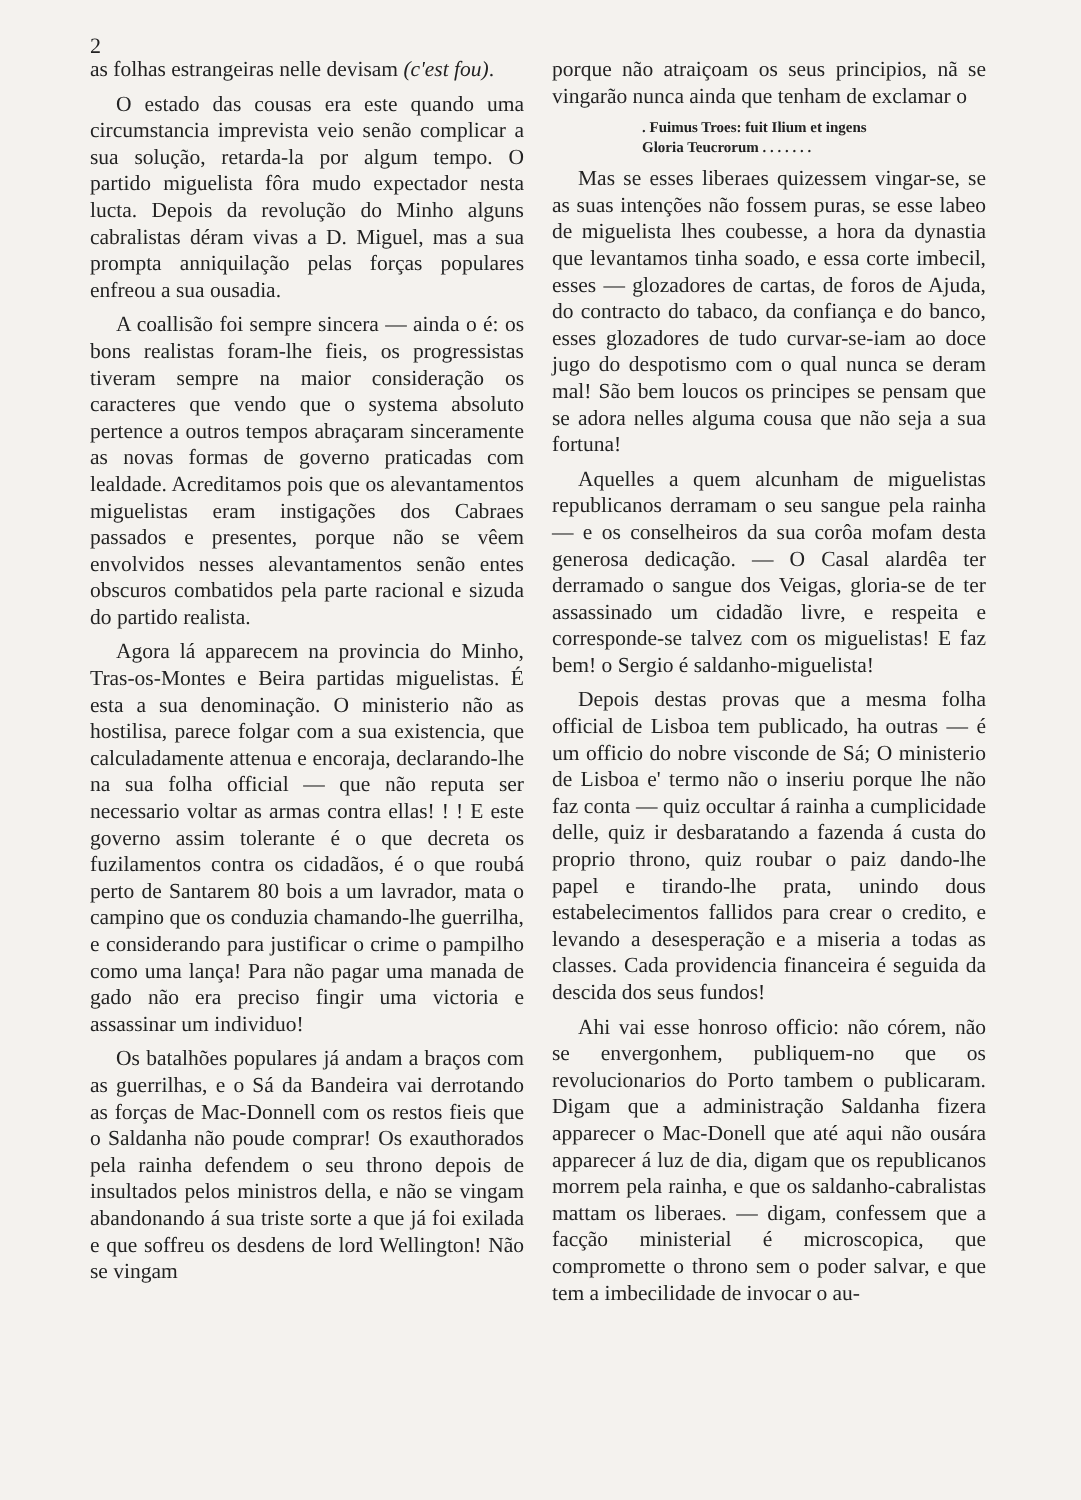2
as folhas estrangeiras nelle devisam (c'est fou).
O estado das cousas era este quando uma circumstancia imprevista veio senão complicar a sua solução, retarda-la por algum tempo. O partido miguelista fôra mudo expectador nesta lucta. Depois da revolução do Minho alguns cabralistas déram vivas a D. Miguel, mas a sua prompta anniquilação pelas forças populares enfreou a sua ousadia.
A coallisão foi sempre sincera — ainda o é: os bons realistas foram-lhe fieis, os progressistas tiveram sempre na maior consideração os caracteres que vendo que o systema absoluto pertence a outros tempos abraçaram sinceramente as novas formas de governo praticadas com lealdade. Acreditamos pois que os alevantamentos miguelistas eram instigações dos Cabraes passados e presentes, porque não se vêem envolvidos nesses alevantamentos senão entes obscuros combatidos pela parte racional e sizuda do partido realista.
Agora lá apparecem na provincia do Minho, Tras-os-Montes e Beira partidas miguelistas. É esta a sua denominação. O ministerio não as hostilisa, parece folgar com a sua existencia, que calculadamente attenua e encoraja, declarando-lhe na sua folha official — que não reputa ser necessario voltar as armas contra ellas! ! ! E este governo assim tolerante é o que decreta os fuzilamentos contra os cidadãos, é o que roubá perto de Santarem 80 bois a um lavrador, mata o campino que os conduzia chamando-lhe guerrilha, e considerando para justificar o crime o pampilho como uma lança! Para não pagar uma manada de gado não era preciso fingir uma victoria e assassinar um individuo!
Os batalhões populares já andam a braços com as guerrilhas, e o Sá da Bandeira vai derrotando as forças de Mac-Donnell com os restos fieis que o Saldanha não poude comprar! Os exauthorados pela rainha defendem o seu throno depois de insultados pelos ministros della, e não se vingam abandonando á sua triste sorte a que já foi exilada e que soffreu os desdens de lord Wellington! Não se vingam
porque não atraiçoam os seus principios, nã se vingarão nunca ainda que tenham de exclamar o
. Fuimus Troes: fuit Ilium et ingens
Gloria Teucrorum . . . . . . .
Mas se esses liberaes quizessem vingar-se, se as suas intenções não fossem puras, se esse labeo de miguelista lhes coubesse, a hora da dynastia que levantamos tinha soado, e essa corte imbecil, esses — glozadores de cartas, de foros de Ajuda, do contracto do tabaco, da confiança e do banco, esses glozadores de tudo curvar-se-iam ao doce jugo do despotismo com o qual nunca se deram mal! São bem loucos os principes se pensam que se adora nelles alguma cousa que não seja a sua fortuna!
Aquelles a quem alcunham de miguelistas republicanos derramam o seu sangue pela rainha — e os conselheiros da sua corôa mofam desta generosa dedicação. — O Casal alardêa ter derramado o sangue dos Veigas, gloria-se de ter assassinado um cidadão livre, e respeita e corresponde-se talvez com os miguelistas! E faz bem! o Sergio é saldanho-miguelista!
Depois destas provas que a mesma folha official de Lisboa tem publicado, ha outras — é um officio do nobre visconde de Sá; O ministerio de Lisboa e' termo não o inseriu porque lhe não faz conta — quiz occultar á rainha a cumplicidade delle, quiz ir desbaratando a fazenda á custa do proprio throno, quiz roubar o paiz dando-lhe papel e tirando-lhe prata, unindo dous estabelecimentos fallidos para crear o credito, e levando a desesperação e a miseria a todas as classes. Cada providencia financeira é seguida da descida dos seus fundos!
Ahi vai esse honroso officio: não córem, não se envergonhem, publiquem-no que os revolucionarios do Porto tambem o publicaram. Digam que a administração Saldanha fizera apparecer o Mac-Donell que até aqui não ousára apparecer á luz de dia, digam que os republicanos morrem pela rainha, e que os saldanho-cabralistas mattam os liberaes. — digam, confessem que a facção ministerial é microscopica, que compromette o throno sem o poder salvar, e que tem a imbecilidade de invocar o au-